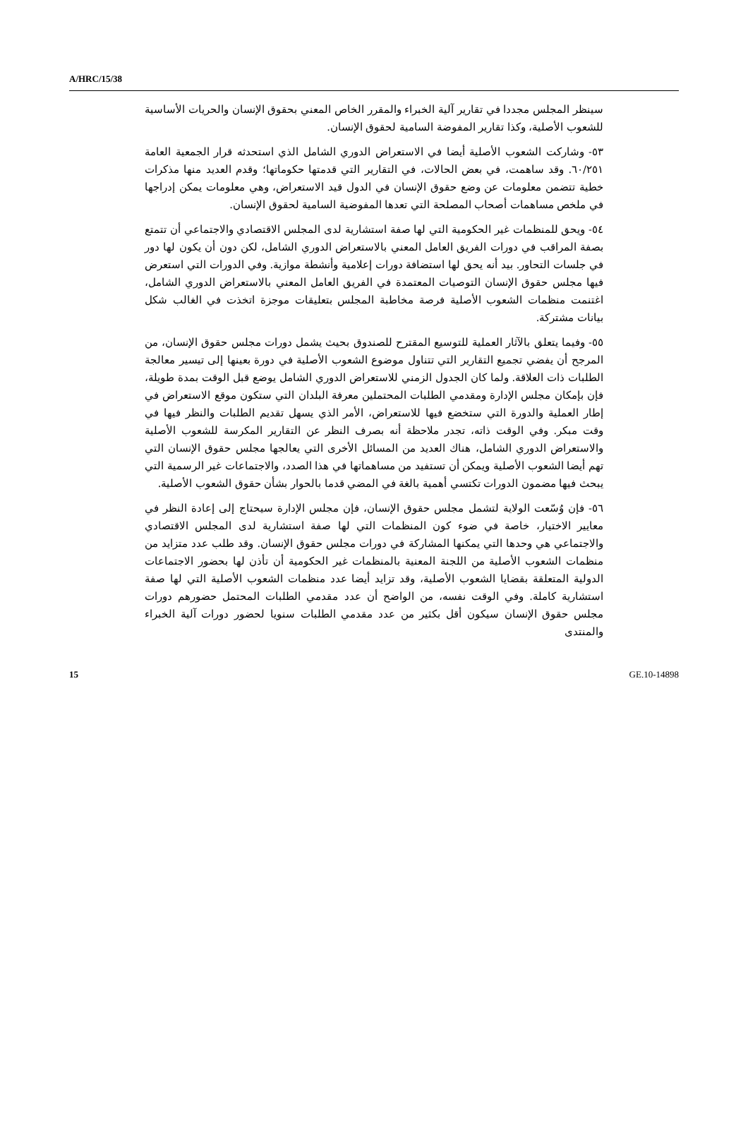A/HRC/15/38
سينظر المجلس مجددا في تقارير آلية الخبراء والمقرر الخاص المعني بحقوق الإنسان والحريات الأساسية للشعوب الأصلية، وكذا تقارير المفوضة السامية لحقوق الإنسان.
٥٣- وشاركت الشعوب الأصلية أيضا في الاستعراض الدوري الشامل الذي استحدثه قرار الجمعية العامة ٦٠/٢٥١. وقد ساهمت، في بعض الحالات، في التقارير التي قدمتها حكوماتها؛ وقدم العديد منها مذكرات خطية تتضمن معلومات عن وضع حقوق الإنسان في الدول قيد الاستعراض، وهي معلومات يمكن إدراجها في ملخص مساهمات أصحاب المصلحة التي تعدها المفوضية السامية لحقوق الإنسان.
٥٤- ويحق للمنظمات غير الحكومية التي لها صفة استشارية لدى المجلس الاقتصادي والاجتماعي أن تتمتع بصفة المراقب في دورات الفريق العامل المعني بالاستعراض الدوري الشامل، لكن دون أن يكون لها دور في جلسات التحاور. بيد أنه يحق لها استضافة دورات إعلامية وأنشطة موازية. وفي الدورات التي استعرض فيها مجلس حقوق الإنسان التوصيات المعتمدة في الفريق العامل المعني بالاستعراض الدوري الشامل، اغتنمت منظمات الشعوب الأصلية فرصة مخاطبة المجلس بتعليقات موجزة اتخذت في الغالب شكل بيانات مشتركة.
٥٥- وفيما يتعلق بالآثار العملية للتوسيع المقترح للصندوق بحيث يشمل دورات مجلس حقوق الإنسان، من المرجح أن يفضي تجميع التقارير التي تتناول موضوع الشعوب الأصلية في دورة بعينها إلى تيسير معالجة الطلبات ذات العلاقة. ولما كان الجدول الزمني للاستعراض الدوري الشامل يوضع قبل الوقت بمدة طويلة، فإن بإمكان مجلس الإدارة ومقدمي الطلبات المحتملين معرفة البلدان التي ستكون موقع الاستعراض في إطار العملية والدورة التي ستخضع فيها للاستعراض، الأمر الذي يسهل تقديم الطلبات والنظر فيها في وقت مبكر. وفي الوقت ذاته، تجدر ملاحظة أنه بصرف النظر عن التقارير المكرسة للشعوب الأصلية والاستعراض الدوري الشامل، هناك العديد من المسائل الأخرى التي يعالجها مجلس حقوق الإنسان التي تهم أيضا الشعوب الأصلية ويمكن أن تستفيد من مساهماتها في هذا الصدد، والاجتماعات غير الرسمية التي يبحث فيها مضمون الدورات تكتسي أهمية بالغة في المضي قدما بالحوار بشأن حقوق الشعوب الأصلية.
٥٦- فإن وُسّعت الولاية لتشمل مجلس حقوق الإنسان، فإن مجلس الإدارة سيحتاج إلى إعادة النظر في معايير الاختيار، خاصة في ضوء كون المنظمات التي لها صفة استشارية لدى المجلس الاقتصادي والاجتماعي هي وحدها التي يمكنها المشاركة في دورات مجلس حقوق الإنسان. وقد طلب عدد متزايد من منظمات الشعوب الأصلية من اللجنة المعنية بالمنظمات غير الحكومية أن تأذن لها بحضور الاجتماعات الدولية المتعلقة بقضايا الشعوب الأصلية، وقد تزايد أيضا عدد منظمات الشعوب الأصلية التي لها صفة استشارية كاملة. وفي الوقت نفسه، من الواضح أن عدد مقدمي الطلبات المحتمل حضورهم دورات مجلس حقوق الإنسان سيكون أقل بكثير من عدد مقدمي الطلبات سنويا لحضور دورات آلية الخبراء والمنتدى
15 GE.10-14898